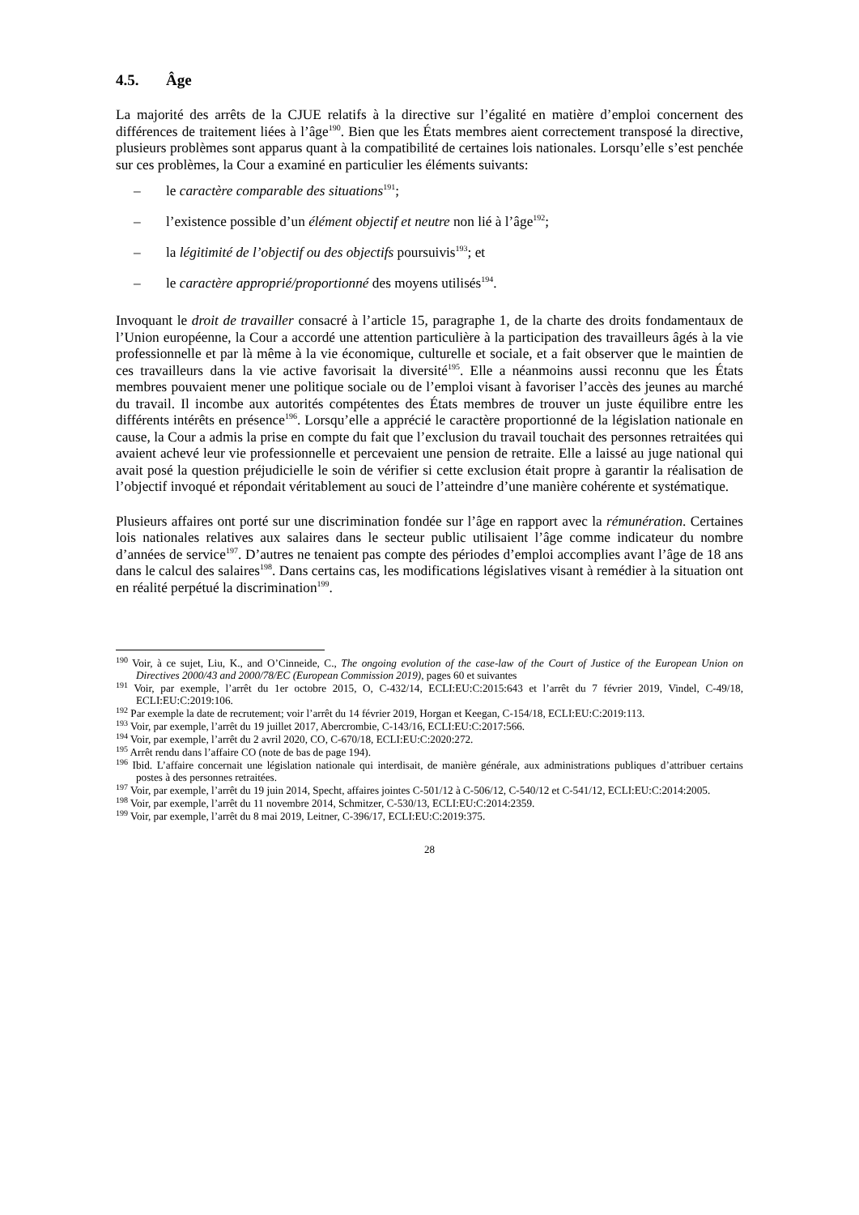4.5. Âge
La majorité des arrêts de la CJUE relatifs à la directive sur l’égalité en matière d’emploi concernent des différences de traitement liées à l’âge<sup>190</sup>. Bien que les États membres aient correctement transposé la directive, plusieurs problèmes sont apparus quant à la compatibilité de certaines lois nationales. Lorsqu’elle s’est penchée sur ces problèmes, la Cour a examiné en particulier les éléments suivants:
– le caractère comparable des situations<sup>191</sup>;
– l’existence possible d’un élément objectif et neutre non lié à l’âge<sup>192</sup>;
– la légitimité de l’objectif ou des objectifs poursuivis<sup>193</sup>; et
– le caractère approprié/proportionné des moyens utilisés<sup>194</sup>.
Invoquant le droit de travailler consacré à l’article 15, paragraphe 1, de la charte des droits fondamentaux de l’Union européenne, la Cour a accordé une attention particulière à la participation des travailleurs âgés à la vie professionnelle et par là même à la vie économique, culturelle et sociale, et a fait observer que le maintien de ces travailleurs dans la vie active favorisait la diversité<sup>195</sup>. Elle a néanmoins aussi reconnu que les États membres pouvaient mener une politique sociale ou de l’emploi visant à favoriser l’accès des jeunes au marché du travail. Il incombe aux autorités compétentes des États membres de trouver un juste équilibre entre les différents intérêts en présence<sup>196</sup>. Lorsqu’elle a apprécié le caractère proportionné de la législation nationale en cause, la Cour a admis la prise en compte du fait que l’exclusion du travail touchait des personnes retraitées qui avaient achevé leur vie professionnelle et percevaient une pension de retraite. Elle a laissé au juge national qui avait posé la question préjudicielle le soin de vérifier si cette exclusion était propre à garantir la réalisation de l’objectif invoqué et répondait véritablement au souci de l’atteindre d’une manière cohérente et systématique.
Plusieurs affaires ont porté sur une discrimination fondée sur l’âge en rapport avec la rémunération. Certaines lois nationales relatives aux salaires dans le secteur public utilisaient l’âge comme indicateur du nombre d’années de service<sup>197</sup>. D’autres ne tenaient pas compte des périodes d’emploi accomplies avant l’âge de 18 ans dans le calcul des salaires<sup>198</sup>. Dans certains cas, les modifications législatives visant à remédier à la situation ont en réalité perpétué la discrimination<sup>199</sup>.
<sup>190</sup> Voir, à ce sujet, Liu, K., and O’Cinneide, C., The ongoing evolution of the case-law of the Court of Justice of the European Union on Directives 2000/43 and 2000/78/EC (European Commission 2019), pages 60 et suivantes
<sup>191</sup> Voir, par exemple, l’arrêt du 1er octobre 2015, O, C-432/14, ECLI:EU:C:2015:643 et l’arrêt du 7 février 2019, Vindel, C-49/18, ECLI:EU:C:2019:106.
<sup>192</sup> Par exemple la date de recrutement; voir l’arrêt du 14 février 2019, Horgan et Keegan, C-154/18, ECLI:EU:C:2019:113.
<sup>193</sup> Voir, par exemple, l’arrêt du 19 juillet 2017, Abercrombie, C-143/16, ECLI:EU:C:2017:566.
<sup>194</sup> Voir, par exemple, l’arrêt du 2 avril 2020, CO, C-670/18, ECLI:EU:C:2020:272.
<sup>195</sup> Arrêt rendu dans l’affaire CO (note de bas de page 194).
<sup>196</sup> Ibid. L’affaire concernait une législation nationale qui interdisait, de manière générale, aux administrations publiques d’attribuer certains postes à des personnes retraitées.
<sup>197</sup> Voir, par exemple, l’arrêt du 19 juin 2014, Specht, affaires jointes C-501/12 à C-506/12, C-540/12 et C-541/12, ECLI:EU:C:2014:2005.
<sup>198</sup> Voir, par exemple, l’arrêt du 11 novembre 2014, Schmitzer, C-530/13, ECLI:EU:C:2014:2359.
<sup>199</sup> Voir, par exemple, l’arrêt du 8 mai 2019, Leitner, C-396/17, ECLI:EU:C:2019:375.
28